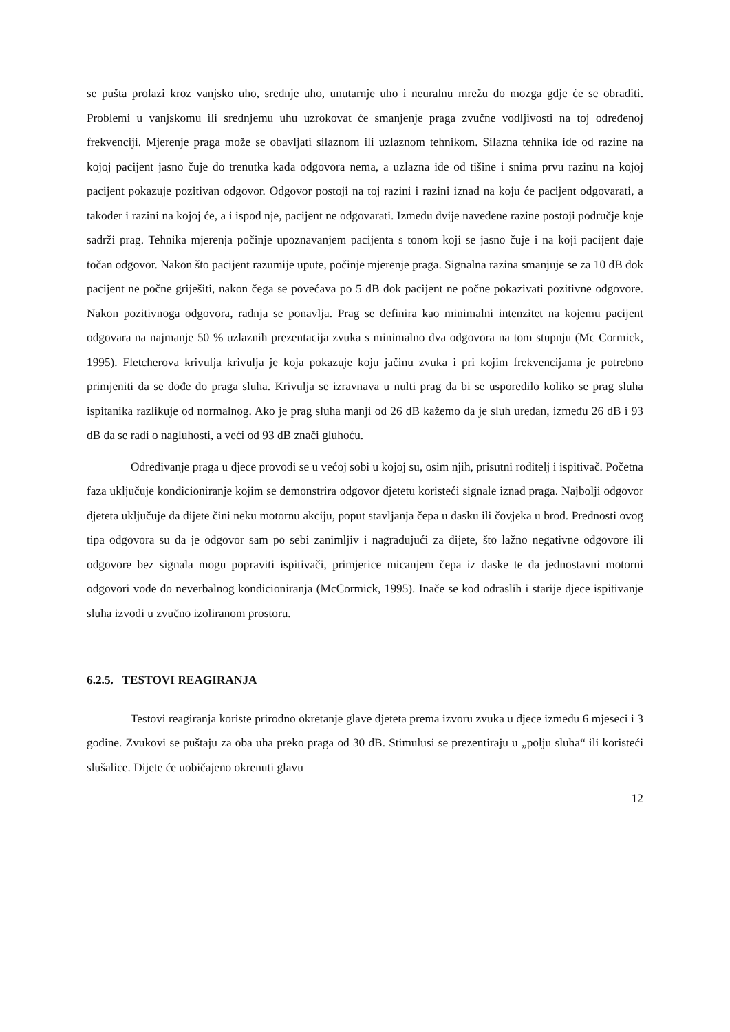se pušta prolazi kroz vanjsko uho, srednje uho, unutarnje uho i neuralnu mrežu do mozga gdje će se obraditi. Problemi u vanjskomu ili srednjemu uhu uzrokovat će smanjenje praga zvučne vodljivosti na toj određenoj frekvenciji. Mjerenje praga može se obavljati silaznom ili uzlaznom tehnikom. Silazna tehnika ide od razine na kojoj pacijent jasno čuje do trenutka kada odgovora nema, a uzlazna ide od tišine i snima prvu razinu na kojoj pacijent pokazuje pozitivan odgovor. Odgovor postoji na toj razini i razini iznad na koju će pacijent odgovarati, a također i razini na kojoj će, a i ispod nje, pacijent ne odgovarati. Između dvije navedene razine postoji područje koje sadrži prag. Tehnika mjerenja počinje upoznavanjem pacijenta s tonom koji se jasno čuje i na koji pacijent daje točan odgovor. Nakon što pacijent razumije upute, počinje mjerenje praga. Signalna razina smanjuje se za 10 dB dok pacijent ne počne griješiti, nakon čega se povećava po 5 dB dok pacijent ne počne pokazivati pozitivne odgovore. Nakon pozitivnoga odgovora, radnja se ponavlja. Prag se definira kao minimalni intenzitet na kojemu pacijent odgovara na najmanje 50 % uzlaznih prezentacija zvuka s minimalno dva odgovora na tom stupnju (Mc Cormick, 1995). Fletcherova krivulja krivulja je koja pokazuje koju jačinu zvuka i pri kojim frekvencijama je potrebno primjeniti da se dođe do praga sluha. Krivulja se izravnava u nulti prag da bi se usporedilo koliko se prag sluha ispitanika razlikuje od normalnog. Ako je prag sluha manji od 26 dB kažemo da je sluh uredan, između 26 dB i 93 dB da se radi o nagluhosti, a veći od 93 dB znači gluhoću.
Određivanje praga u djece provodi se u većoj sobi u kojoj su, osim njih, prisutni roditelj i ispitivač. Početna faza uključuje kondicioniranje kojim se demonstrira odgovor djetetu koristeći signale iznad praga. Najbolji odgovor djeteta uključuje da dijete čini neku motornu akciju, poput stavljanja čepa u dasku ili čovjeka u brod. Prednosti ovog tipa odgovora su da je odgovor sam po sebi zanimljiv i nagrađujući za dijete, što lažno negativne odgovore ili odgovore bez signala mogu popraviti ispitivači, primjerice micanjem čepa iz daske te da jednostavni motorni odgovori vode do neverbalnog kondicioniranja (McCormick, 1995). Inače se kod odraslih i starije djece ispitivanje sluha izvodi u zvučno izoliranom prostoru.
6.2.5. TESTOVI REAGIRANJA
Testovi reagiranja koriste prirodno okretanje glave djeteta prema izvoru zvuka u djece između 6 mjeseci i 3 godine. Zvukovi se puštaju za oba uha preko praga od 30 dB. Stimulusi se prezentiraju u „polju sluha“ ili koristeći slušalice. Dijete će uobičajeno okrenuti glavu
12